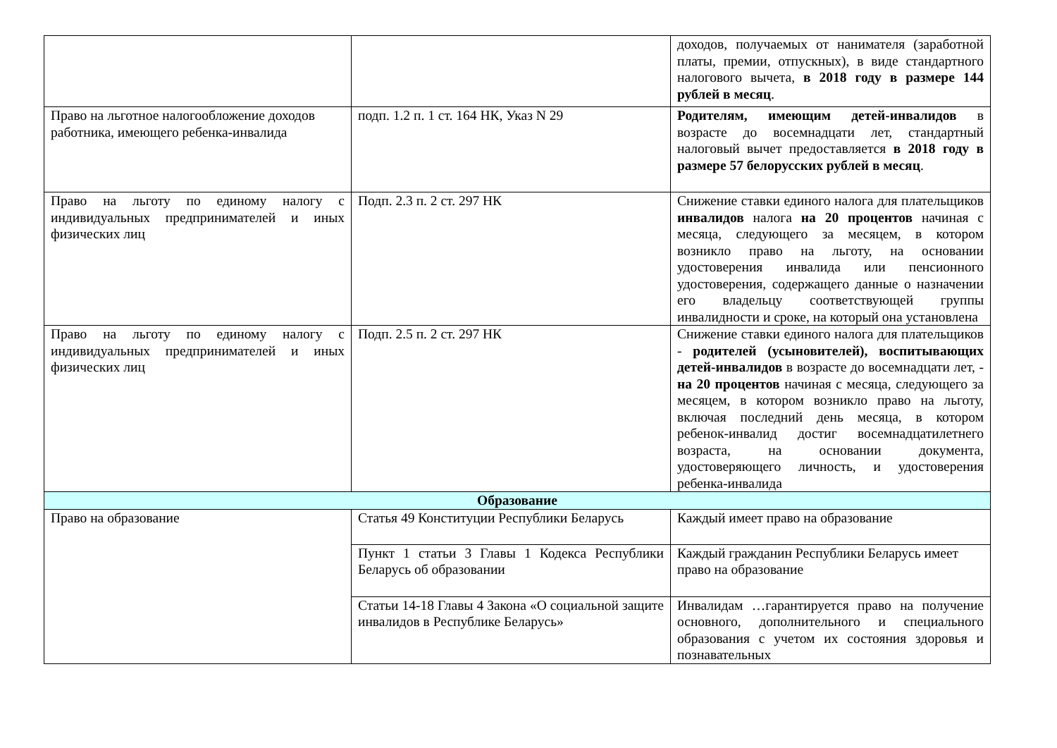| | | доходов, получаемых от нанимателя (заработной платы, премии, отпускных), в виде стандартного налогового вычета, в 2018 году в размере 144 рублей в месяц . |
| Право на льготное налогообложение доходов работника, имеющего ребенка-инвалида | подп. 1.2 п. 1 ст. 164 НК, Указ N 29 | Родителям, имеющим детей-инвалидов в возрасте до восемнадцати лет, стандартный налоговый вычет предоставляется в 2018 году в размере 57 белорусских рублей в месяц . |
| Право на льготу по единому налогу с индивидуальных предпринимателей и иных физических лиц | Подп. 2.3 п. 2 ст. 297 НК | Снижение ставки единого налога для плательщиков инвалидов налога на 20 процентов начиная с месяца, следующего за месяцем, в котором возникло право на льготу, на основании удостоверения инвалида или пенсионного удостоверения, содержащего данные о назначении его владельцу соответствующей группы инвалидности и сроке, на который она установлена |
| Право на льготу по единому налогу с индивидуальных предпринимателей и иных физических лиц | Подп. 2.5 п. 2 ст. 297 НК | Снижение ставки единого налога для плательщиков - родителей (усыновителей), воспитывающих детей-инвалидов в возрасте до восемнадцати лет, - на 20 процентов начиная с месяца, следующего за месяцем, в котором возникло право на льготу, включая последний день месяца, в котором ребенок-инвалид достиг восемнадцатилетнего возраста, на основании документа, удостоверяющего личность, и удостоверения ребенка-инвалида |
| Образование | | |
| Право на образование | Статья 49 Конституции Республики Беларусь | Каждый имеет право на образование |
| | Пункт 1 статьи 3 Главы 1 Кодекса Республики Беларусь об образовании | Каждый гражданин Республики Беларусь имеет право на образование |
| | Статьи 14-18 Главы 4 Закона «О социальной защите инвалидов в Республике Беларусь» | Инвалидам …гарантируется право на получение основного, дополнительного и специального образования с учетом их состояния здоровья и познавательных |